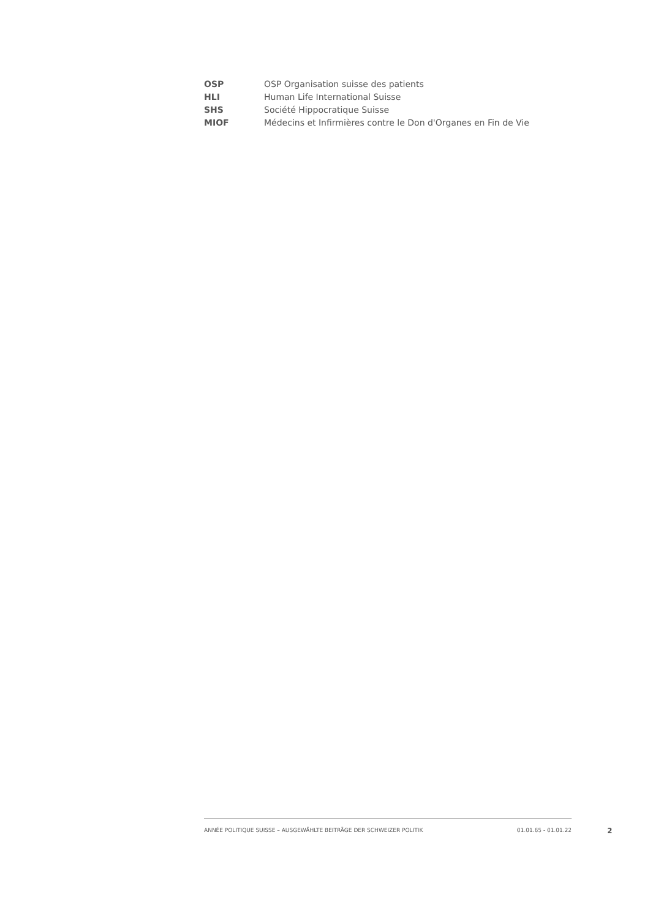| OSP | OSP Organisation suisse des patients |
| HLI | Human Life International Suisse |
| SHS | Société Hippocratique Suisse |
| MIOF | Médecins et Infirmières contre le Don d'Organes en Fin de Vie |
ANNÉE POLITIQUE SUISSE – AUSGEWÄHLTE BEITRÄGE DER SCHWEIZER POLITIK 01.01.65 - 01.01.22
2